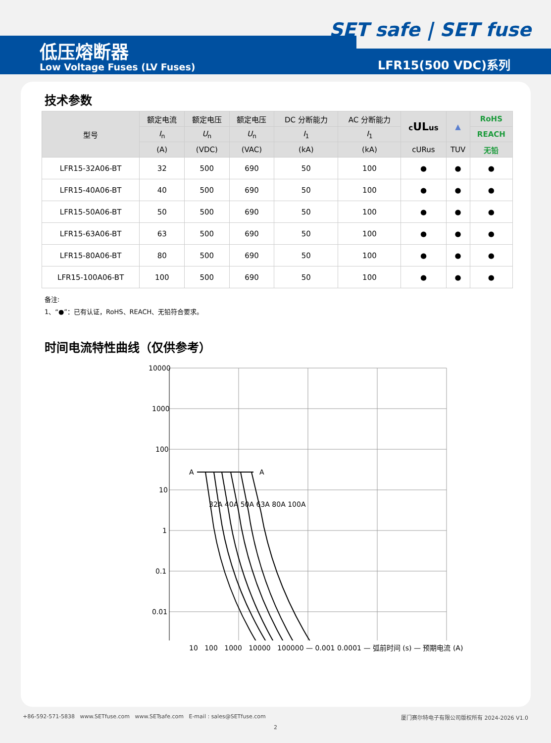SET safe | SET fuse
低压熔断器
Low Voltage Fuses (LV Fuses) LFR15(500 VDC)系列
技术参数
| 型号 | 额定电流 | 额定电压 | 额定电压 | DC 分断能力 | AC 分断能力 | c UL us | ▲ | RoHS |
| --- | --- | --- | --- | --- | --- | --- | --- | --- |
| | I<sub>n</sub> | U<sub>n</sub> | U<sub>n</sub> | I<sub>1</sub> | I<sub>1</sub> | | | REACH |
| | (A) | (VDC) | (VAC) | (kA) | (kA) | cURus | TUV | 无铅 |
| LFR15-32A06-BT | 32 | 500 | 690 | 50 | 100 | ● | ● | ● |
| LFR15-40A06-BT | 40 | 500 | 690 | 50 | 100 | ● | ● | ● |
| LFR15-50A06-BT | 50 | 500 | 690 | 50 | 100 | ● | ● | ● |
| LFR15-63A06-BT | 63 | 500 | 690 | 50 | 100 | ● | ● | ● |
| LFR15-80A06-BT | 80 | 500 | 690 | 50 | 100 | ● | ● | ● |
| LFR15-100A06-BT | 100 | 500 | 690 | 50 | 100 | ● | ● | ● |
备注:
1、“●”：已有认证，RoHS、REACH、无铅符合要求。
时间电流特性曲线（仅供参考）
A
A
10000
1000
100
10
1
0.1
0.01
32A 40A 50A 63A 80A 100A
10 100 1000 10000 100000 — 0.001 0.0001 — 弧前时间 (s) — 预期电流 (A)
+86-592-571-5838 www.SETfuse.com www.SETsafe.com E-mail : sales@SETfuse.com 厦门赛尔特电子有限公司版权所有 2024-2026 V1.0
2